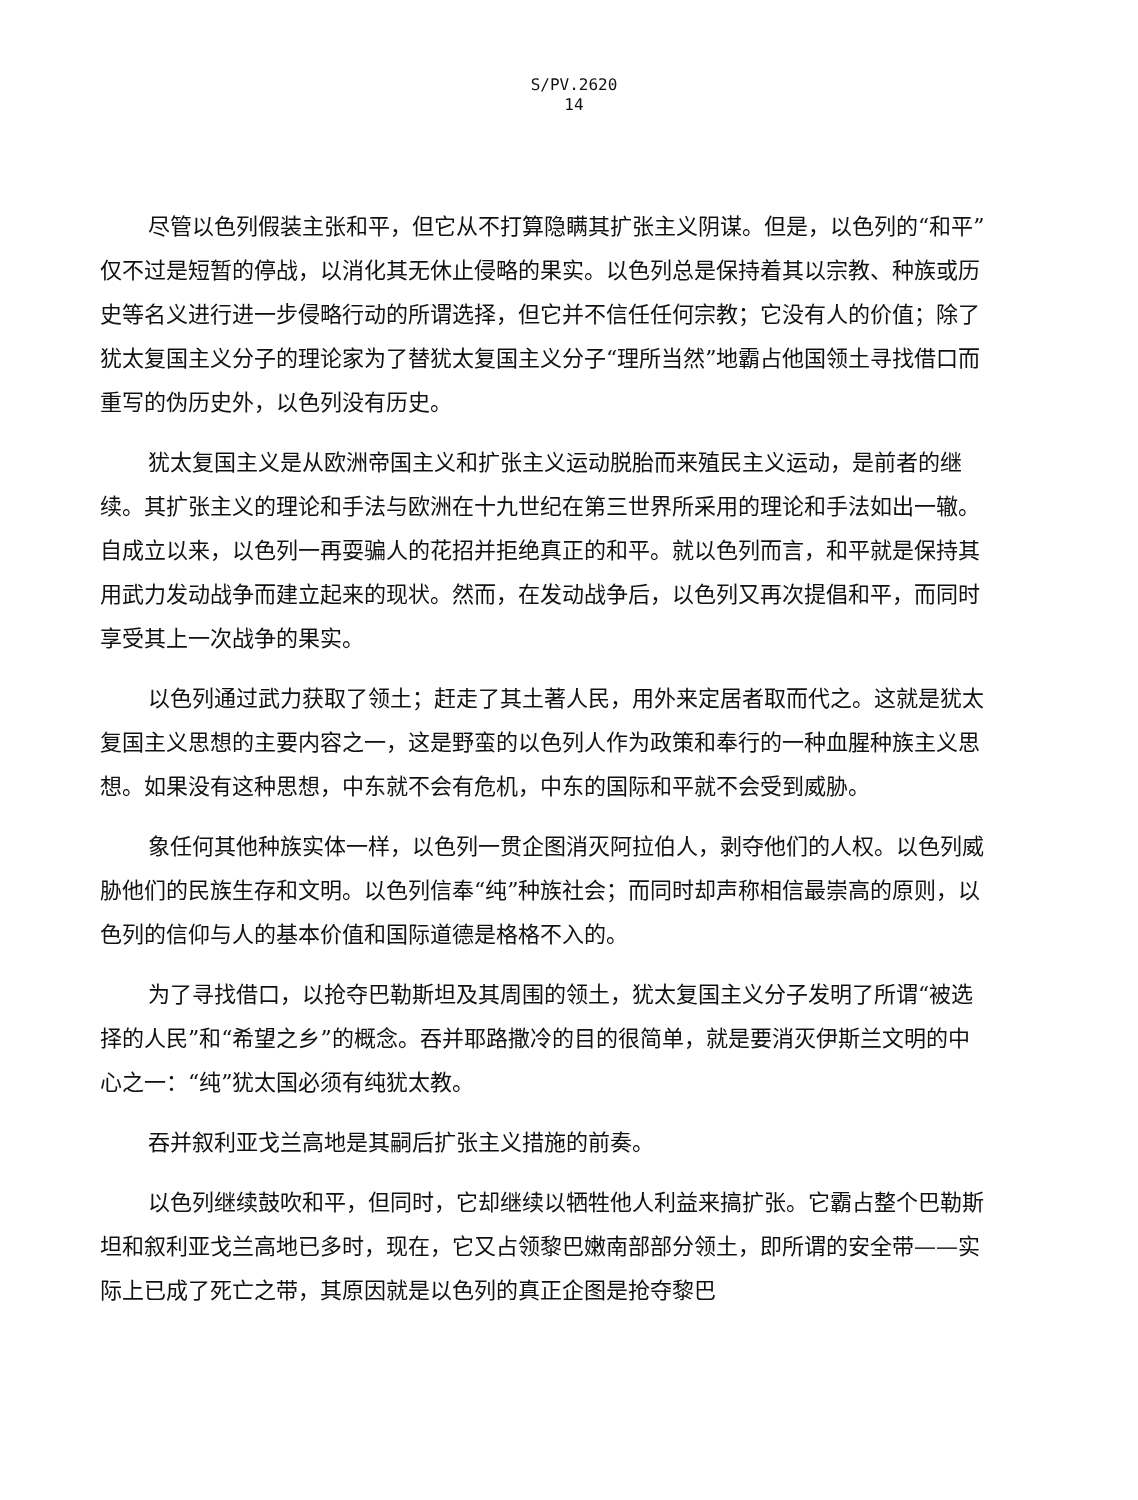S/PV.2620
14
尽管以色列假装主张和平，但它从不打算隐瞒其扩张主义阴谋。但是，以色列的“和平”仅不过是短暂的停战，以消化其无休止侵略的果实。以色列总是保持着其以宗教、种族或历史等名义进行进一步侵略行动的所谓选择，但它并不信任任何宗教；它没有人的价值；除了犹太复国主义分子的理论家为了替犹太复国主义分子“理所当然”地霸占他国领土寻找借口而重写的伪历史外，以色列没有历史。
犹太复国主义是从欧洲帝国主义和扩张主义运动脱胎而来殖民主义运动，是前者的继续。其扩张主义的理论和手法与欧洲在十九世纪在第三世界所采用的理论和手法如出一辙。自成立以来，以色列一再耍骗人的花招并拒绝真正的和平。就以色列而言，和平就是保持其用武力发动战争而建立起来的现状。然而，在发动战争后，以色列又再次提倡和平，而同时享受其上一次战争的果实。
以色列通过武力获取了领土；赶走了其土著人民，用外来定居者取而代之。这就是犹太复国主义思想的主要内容之一，这是野蛮的以色列人作为政策和奉行的一种血腥种族主义思想。如果没有这种思想，中东就不会有危机，中东的国际和平就不会受到威胁。
象任何其他种族实体一样，以色列一贯企图消灭阿拉伯人，剥夺他们的人权。以色列威胁他们的民族生存和文明。以色列信奉“纯”种族社会；而同时却声称相信最崇高的原则，以色列的信仰与人的基本价值和国际道德是格格不入的。
为了寻找借口，以抢夺巴勒斯坦及其周围的领土，犹太复国主义分子发明了所谓“被选择的人民”和“希望之乡”的概念。吞并耶路撒冷的目的很简单，就是要消灭伊斯兰文明的中心之一：“纯”犹太国必须有纯犹太教。
吞并叙利亚戈兰高地是其嗣后扩张主义措施的前奏。
以色列继续鼓吹和平，但同时，它却继续以牺牲他人利益来搞扩张。它霸占整个巴勒斯坦和叙利亚戈兰高地已多时，现在，它又占领黎巴嫩南部部分领土，即所谓的安全带——实际上已成了死亡之带，其原因就是以色列的真正企图是抢夺黎巴